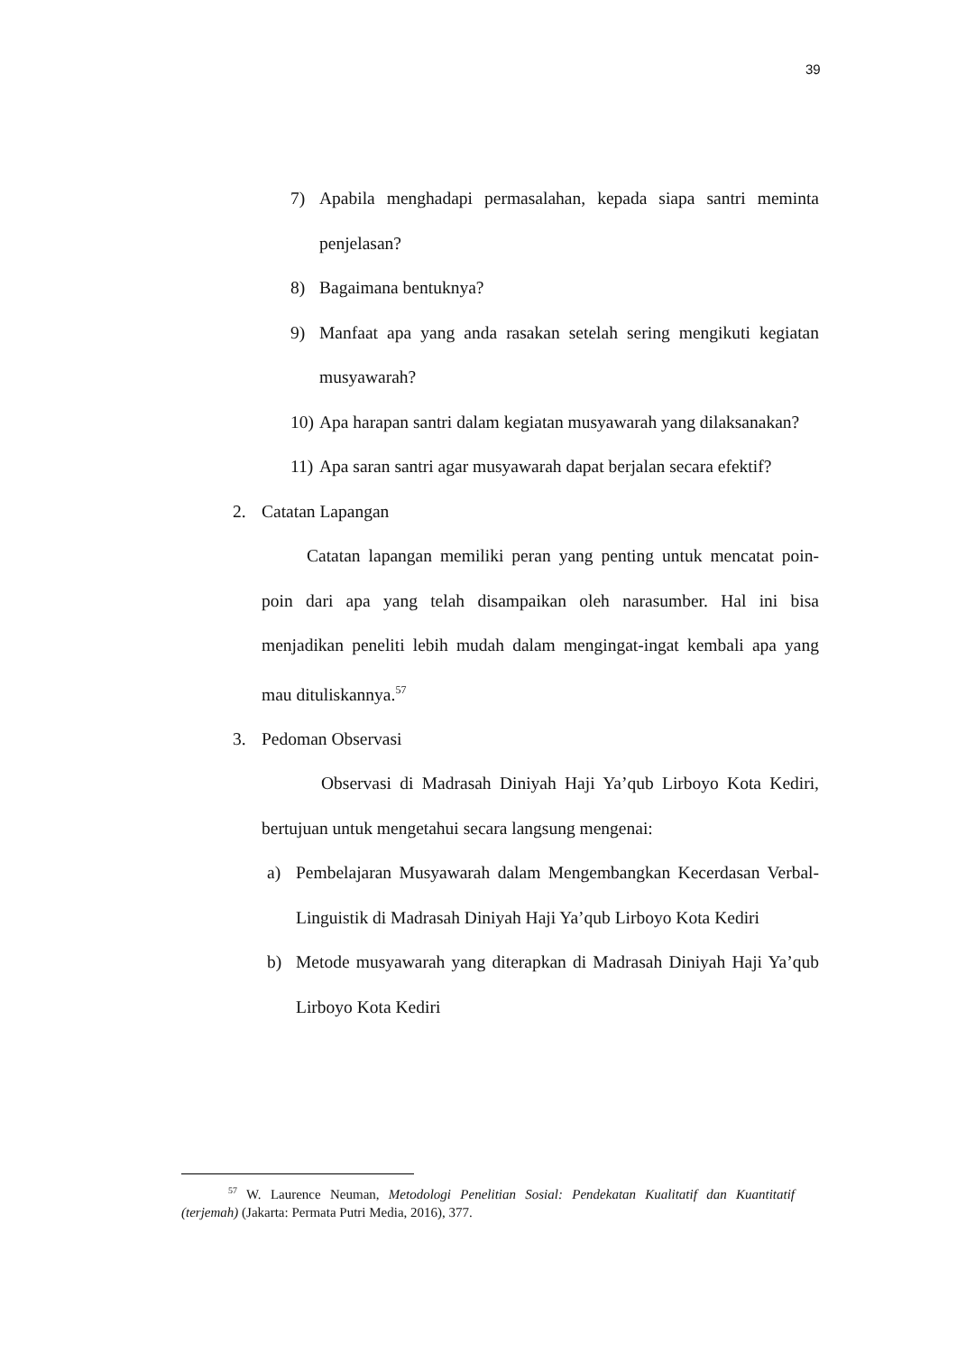39
7) Apabila menghadapi permasalahan, kepada siapa santri meminta penjelasan?
8) Bagaimana bentuknya?
9) Manfaat apa yang anda rasakan setelah sering mengikuti kegiatan musyawarah?
10) Apa harapan santri dalam kegiatan musyawarah yang dilaksanakan?
11) Apa saran santri agar musyawarah dapat berjalan secara efektif?
2. Catatan Lapangan
Catatan lapangan memiliki peran yang penting untuk mencatat poin-poin dari apa yang telah disampaikan oleh narasumber. Hal ini bisa menjadikan peneliti lebih mudah dalam mengingat-ingat kembali apa yang mau dituliskannya.<sup>57</sup>
3. Pedoman Observasi
Observasi di Madrasah Diniyah Haji Ya’qub Lirboyo Kota Kediri, bertujuan untuk mengetahui secara langsung mengenai:
a) Pembelajaran Musyawarah dalam Mengembangkan Kecerdasan Verbal-Linguistik di Madrasah Diniyah Haji Ya’qub Lirboyo Kota Kediri
b) Metode musyawarah yang diterapkan di Madrasah Diniyah Haji Ya’qub Lirboyo Kota Kediri
<sup>57</sup> W. Laurence Neuman, Metodologi Penelitian Sosial: Pendekatan Kualitatif dan Kuantitatif (terjemah) (Jakarta: Permata Putri Media, 2016), 377.